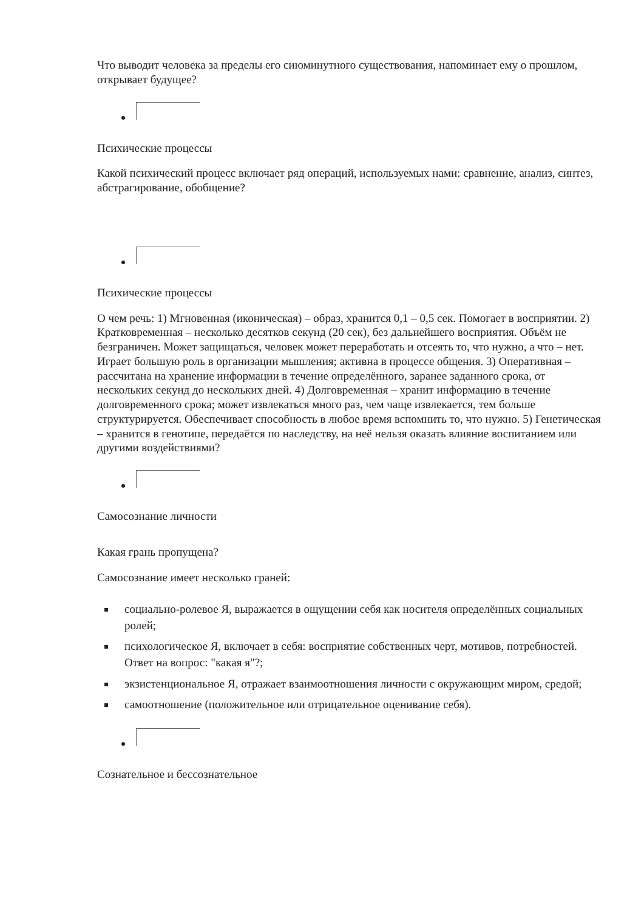Что выводит человека за пределы его сиюминутного существования, напоминает ему о прошлом, открывает будущее?
Психические процессы
Какой психический процесс включает ряд операций, используемых нами: сравнение, анализ, синтез, абстрагирование, обобщение?
Психические процессы
О чем речь: 1) Мгновенная (иконическая) – образ, хранится 0,1 – 0,5 сек. Помогает в восприятии. 2) Кратковременная – несколько десятков секунд (20 сек), без дальнейшего восприятия. Объём не безграничен. Может защищаться, человек может переработать и отсеять то, что нужно, а что – нет. Играет большую роль в организации мышления; активна в процессе общения. 3) Оперативная – рассчитана на хранение информации в течение определённого, заранее заданного срока, от нескольких секунд до нескольких дней. 4) Долговременная – хранит информацию в течение долговременного срока; может извлекаться много раз, чем чаще извлекается, тем больше структурируется. Обеспечивает способность в любое время вспомнить то, что нужно. 5) Генетическая – хранится в генотипе, передаётся по наследству, на неё нельзя оказать влияние воспитанием или другими воздействиями?
Самосознание личности
Какая грань пропущена?
Самосознание имеет несколько граней:
социально-ролевое Я, выражается в ощущении себя как носителя определённых социальных ролей;
психологическое Я, включает в себя: восприятие собственных черт, мотивов, потребностей. Ответ на вопрос: "какая я"?;
экзистенциональное Я, отражает взаимоотношения личности с окружающим миром, средой;
самоотношение (положительное или отрицательное оценивание себя).
Сознательное и бессознательное